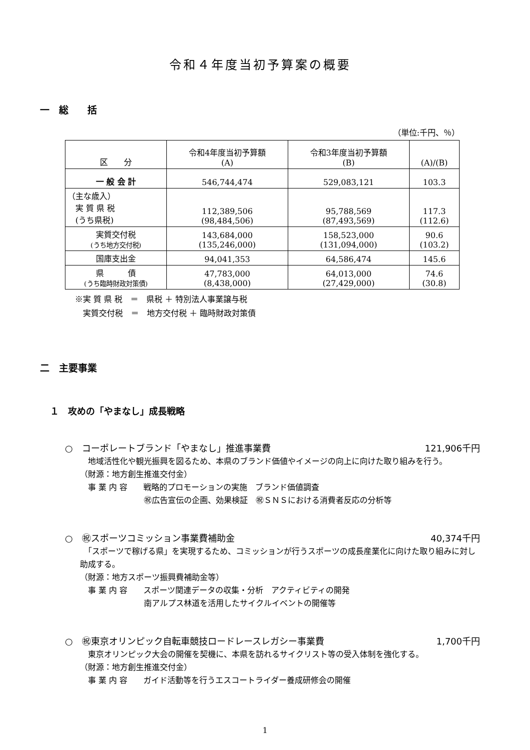令和４年度当初予算案の概要
一　総　　括
（単位:千円、％）
| 区 分 | 令和4年度当初予算額 (A) | 令和3年度当初予算額 (B) | (A)/(B) |
| --- | --- | --- | --- |
| 一 般 会 計 | 546,744,474 | 529,083,121 | 103.3 |
| （主な歳入） 実 質 県 税 (うち県税) | 112,389,506 (98,484,506) | 95,788,569 (87,493,569) | 117.3 (112.6) |
| 実質交付税 (うち地方交付税) | 143,684,000 (135,246,000) | 158,523,000 (131,094,000) | 90.6 (103.2) |
| 国庫支出金 | 94,041,353 | 64,586,474 | 145.6 |
| 県 債 (うち臨時財政対策債) | 47,783,000 (8,438,000) | 64,013,000 (27,429,000) | 74.6 (30.8) |
※実 質 県 税　＝　県税 ＋ 特別法人事業譲与税
　実質交付税　＝　地方交付税 ＋ 臨時財政対策債
二　主要事業
１　攻めの「やまなし」成長戦略
○　コーポレートブランド「やまなし」推進事業費 121,906千円
　地域活性化や観光振興を図るため、本県のブランド価値やイメージの向上に向けた取り組みを行う。
（財源：地方創生推進交付金）
　事 業 内 容　　戦略的プロモーションの実施　ブランド価値調査
　　　　　　　　㊗広告宣伝の企画、効果検証　㊗ＳＮＳにおける消費者反応の分析等
○　㊗スポーツコミッション事業費補助金 40,374千円
　「スポーツで稼げる県」を実現するため、コミッションが行うスポーツの成長産業化に向けた取り組みに対し助成する。
（財源：地方スポーツ振興費補助金等）
　事 業 内 容　　スポーツ関連データの収集・分析　アクティビティの開発
　　　　　　　　南アルプス林道を活用したサイクルイベントの開催等
○　㊗東京オリンピック自転車競技ロードレースレガシー事業費 1,700千円
　東京オリンピック大会の開催を契機に、本県を訪れるサイクリスト等の受入体制を強化する。
（財源：地方創生推進交付金）
　事 業 内 容　　ガイド活動等を行うエスコートライダー養成研修会の開催
1